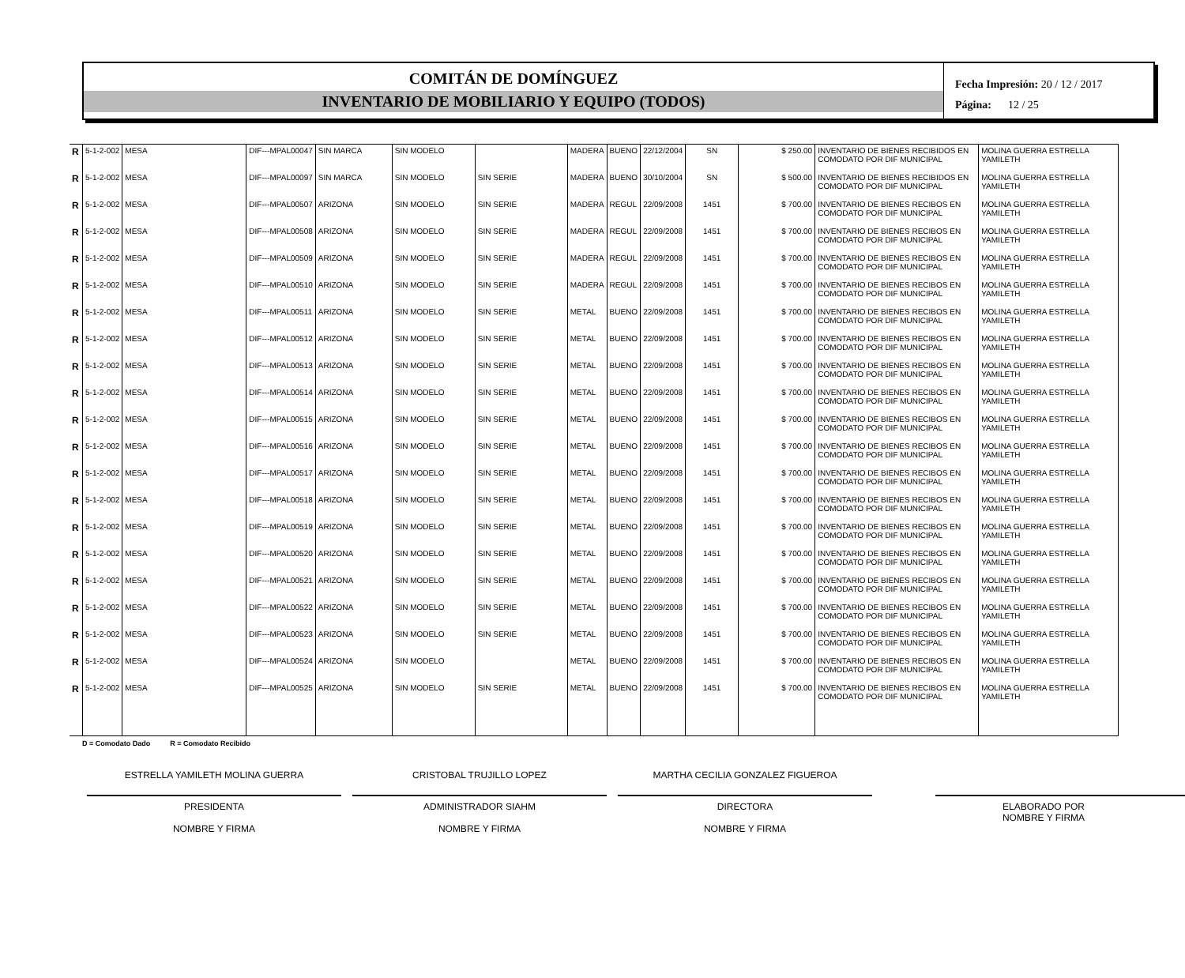COMITÁN DE DOMÍNGUEZ
INVENTARIO DE MOBILIARIO Y EQUIPO (TODOS)
Fecha Impresión: 20 / 12 / 2017
Página: 12 / 25
| R | 5-1-2-002 | MESA | DIF---MPAL00047 | SIN MARCA | SIN MODELO | | MADERA | BUENO | 22/12/2004 | SN | $ 250.00 | INVENTARIO DE BIENES RECIBIDOS EN COMODATO POR DIF MUNICIPAL | MOLINA GUERRA ESTRELLA YAMILETH |
| R | 5-1-2-002 | MESA | DIF---MPAL00097 | SIN MARCA | SIN MODELO | SIN SERIE | MADERA | BUENO | 30/10/2004 | SN | $ 500.00 | INVENTARIO DE BIENES RECIBIDOS EN COMODATO POR DIF MUNICIPAL | MOLINA GUERRA ESTRELLA YAMILETH |
| R | 5-1-2-002 | MESA | DIF---MPAL00507 | ARIZONA | SIN MODELO | SIN SERIE | MADERA | REGUL | 22/09/2008 | 1451 | $ 700.00 | INVENTARIO DE BIENES RECIBOS EN COMODATO POR DIF MUNICIPAL | MOLINA GUERRA ESTRELLA YAMILETH |
| R | 5-1-2-002 | MESA | DIF---MPAL00508 | ARIZONA | SIN MODELO | SIN SERIE | MADERA | REGUL | 22/09/2008 | 1451 | $ 700.00 | INVENTARIO DE BIENES RECIBOS EN COMODATO POR DIF MUNICIPAL | MOLINA GUERRA ESTRELLA YAMILETH |
| R | 5-1-2-002 | MESA | DIF---MPAL00509 | ARIZONA | SIN MODELO | SIN SERIE | MADERA | REGUL | 22/09/2008 | 1451 | $ 700.00 | INVENTARIO DE BIENES RECIBOS EN COMODATO POR DIF MUNICIPAL | MOLINA GUERRA ESTRELLA YAMILETH |
| R | 5-1-2-002 | MESA | DIF---MPAL00510 | ARIZONA | SIN MODELO | SIN SERIE | MADERA | REGUL | 22/09/2008 | 1451 | $ 700.00 | INVENTARIO DE BIENES RECIBOS EN COMODATO POR DIF MUNICIPAL | MOLINA GUERRA ESTRELLA YAMILETH |
| R | 5-1-2-002 | MESA | DIF---MPAL00511 | ARIZONA | SIN MODELO | SIN SERIE | METAL | BUENO | 22/09/2008 | 1451 | $ 700.00 | INVENTARIO DE BIENES RECIBOS EN COMODATO POR DIF MUNICIPAL | MOLINA GUERRA ESTRELLA YAMILETH |
| R | 5-1-2-002 | MESA | DIF---MPAL00512 | ARIZONA | SIN MODELO | SIN SERIE | METAL | BUENO | 22/09/2008 | 1451 | $ 700.00 | INVENTARIO DE BIENES RECIBOS EN COMODATO POR DIF MUNICIPAL | MOLINA GUERRA ESTRELLA YAMILETH |
| R | 5-1-2-002 | MESA | DIF---MPAL00513 | ARIZONA | SIN MODELO | SIN SERIE | METAL | BUENO | 22/09/2008 | 1451 | $ 700.00 | INVENTARIO DE BIENES RECIBOS EN COMODATO POR DIF MUNICIPAL | MOLINA GUERRA ESTRELLA YAMILETH |
| R | 5-1-2-002 | MESA | DIF---MPAL00514 | ARIZONA | SIN MODELO | SIN SERIE | METAL | BUENO | 22/09/2008 | 1451 | $ 700.00 | INVENTARIO DE BIENES RECIBOS EN COMODATO POR DIF MUNICIPAL | MOLINA GUERRA ESTRELLA YAMILETH |
| R | 5-1-2-002 | MESA | DIF---MPAL00515 | ARIZONA | SIN MODELO | SIN SERIE | METAL | BUENO | 22/09/2008 | 1451 | $ 700.00 | INVENTARIO DE BIENES RECIBOS EN COMODATO POR DIF MUNICIPAL | MOLINA GUERRA ESTRELLA YAMILETH |
| R | 5-1-2-002 | MESA | DIF---MPAL00516 | ARIZONA | SIN MODELO | SIN SERIE | METAL | BUENO | 22/09/2008 | 1451 | $ 700.00 | INVENTARIO DE BIENES RECIBOS EN COMODATO POR DIF MUNICIPAL | MOLINA GUERRA ESTRELLA YAMILETH |
| R | 5-1-2-002 | MESA | DIF---MPAL00517 | ARIZONA | SIN MODELO | SIN SERIE | METAL | BUENO | 22/09/2008 | 1451 | $ 700.00 | INVENTARIO DE BIENES RECIBOS EN COMODATO POR DIF MUNICIPAL | MOLINA GUERRA ESTRELLA YAMILETH |
| R | 5-1-2-002 | MESA | DIF---MPAL00518 | ARIZONA | SIN MODELO | SIN SERIE | METAL | BUENO | 22/09/2008 | 1451 | $ 700.00 | INVENTARIO DE BIENES RECIBOS EN COMODATO POR DIF MUNICIPAL | MOLINA GUERRA ESTRELLA YAMILETH |
| R | 5-1-2-002 | MESA | DIF---MPAL00519 | ARIZONA | SIN MODELO | SIN SERIE | METAL | BUENO | 22/09/2008 | 1451 | $ 700.00 | INVENTARIO DE BIENES RECIBOS EN COMODATO POR DIF MUNICIPAL | MOLINA GUERRA ESTRELLA YAMILETH |
| R | 5-1-2-002 | MESA | DIF---MPAL00520 | ARIZONA | SIN MODELO | SIN SERIE | METAL | BUENO | 22/09/2008 | 1451 | $ 700.00 | INVENTARIO DE BIENES RECIBOS EN COMODATO POR DIF MUNICIPAL | MOLINA GUERRA ESTRELLA YAMILETH |
| R | 5-1-2-002 | MESA | DIF---MPAL00521 | ARIZONA | SIN MODELO | SIN SERIE | METAL | BUENO | 22/09/2008 | 1451 | $ 700.00 | INVENTARIO DE BIENES RECIBOS EN COMODATO POR DIF MUNICIPAL | MOLINA GUERRA ESTRELLA YAMILETH |
| R | 5-1-2-002 | MESA | DIF---MPAL00522 | ARIZONA | SIN MODELO | SIN SERIE | METAL | BUENO | 22/09/2008 | 1451 | $ 700.00 | INVENTARIO DE BIENES RECIBOS EN COMODATO POR DIF MUNICIPAL | MOLINA GUERRA ESTRELLA YAMILETH |
| R | 5-1-2-002 | MESA | DIF---MPAL00523 | ARIZONA | SIN MODELO | SIN SERIE | METAL | BUENO | 22/09/2008 | 1451 | $ 700.00 | INVENTARIO DE BIENES RECIBOS EN COMODATO POR DIF MUNICIPAL | MOLINA GUERRA ESTRELLA YAMILETH |
| R | 5-1-2-002 | MESA | DIF---MPAL00524 | ARIZONA | SIN MODELO | | METAL | BUENO | 22/09/2008 | 1451 | $ 700.00 | INVENTARIO DE BIENES RECIBOS EN COMODATO POR DIF MUNICIPAL | MOLINA GUERRA ESTRELLA YAMILETH |
| R | 5-1-2-002 | MESA | DIF---MPAL00525 | ARIZONA | SIN MODELO | SIN SERIE | METAL | BUENO | 22/09/2008 | 1451 | $ 700.00 | INVENTARIO DE BIENES RECIBOS EN COMODATO POR DIF MUNICIPAL | MOLINA GUERRA ESTRELLA YAMILETH |
D = Comodato Dado R = Comodato Recibido
ESTRELLA YAMILETH MOLINA GUERRA
PRESIDENTA
NOMBRE Y FIRMA
CRISTOBAL TRUJILLO LOPEZ
ADMINISTRADOR SIAHM
NOMBRE Y FIRMA
MARTHA CECILIA GONZALEZ FIGUEROA
DIRECTORA
NOMBRE Y FIRMA
ELABORADO POR
NOMBRE Y FIRMA